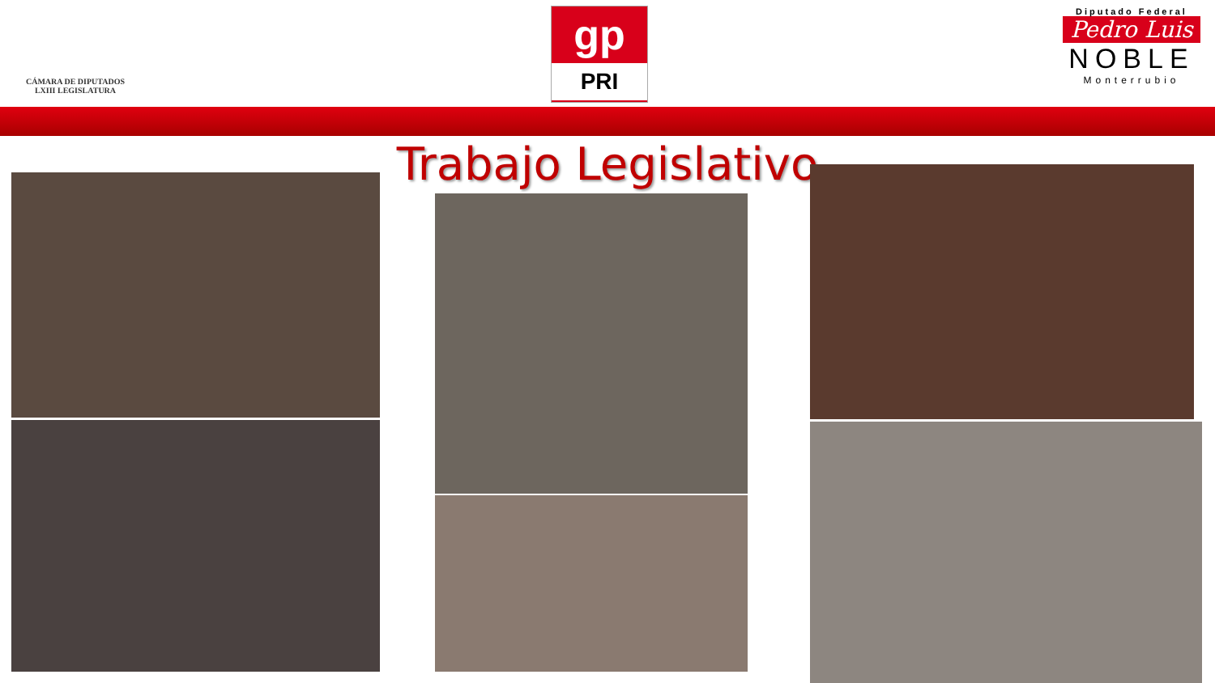CÁMARA DE DIPUTADOS
LXIII LEGISLATURA
gp
PRI
Diputado Federal
Pedro Luis
NOBLE
Monterrubio
Trabajo Legislativo